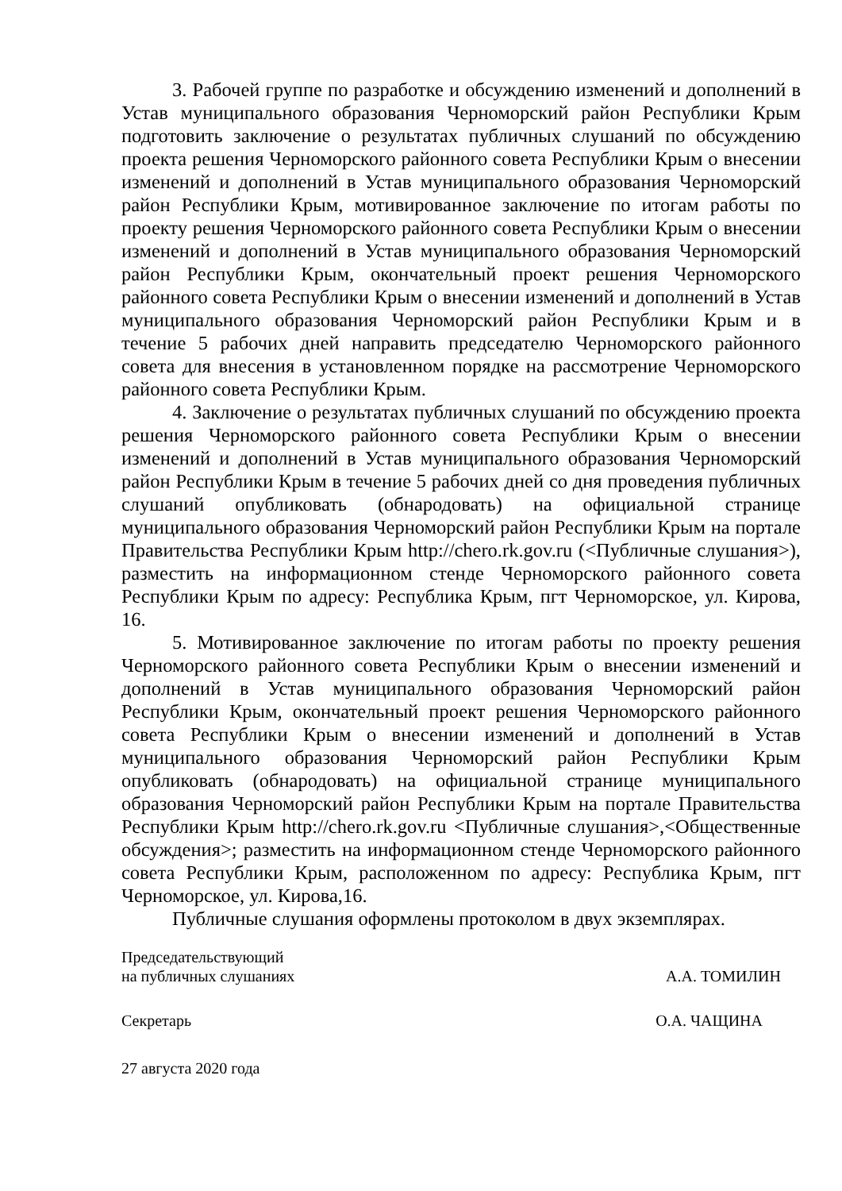3. Рабочей группе по разработке и обсуждению изменений и дополнений в Устав муниципального образования Черноморский район Республики Крым подготовить заключение о результатах публичных слушаний по обсуждению проекта решения Черноморского районного совета Республики Крым о внесении изменений и дополнений в Устав муниципального образования Черноморский район Республики Крым, мотивированное заключение по итогам работы по проекту решения Черноморского районного совета Республики Крым о внесении изменений и дополнений в Устав муниципального образования Черноморский район Республики Крым, окончательный проект решения Черноморского районного совета Республики Крым о внесении изменений и дополнений в Устав муниципального образования Черноморский район Республики Крым и в течение 5 рабочих дней направить председателю Черноморского районного совета для внесения в установленном порядке на рассмотрение Черноморского районного совета Республики Крым.
4. Заключение о результатах публичных слушаний по обсуждению проекта решения Черноморского районного совета Республики Крым о внесении изменений и дополнений в Устав муниципального образования Черноморский район Республики Крым в течение 5 рабочих дней со дня проведения публичных слушаний опубликовать (обнародовать) на официальной странице муниципального образования Черноморский район Республики Крым на портале Правительства Республики Крым http://chero.rk.gov.ru (<Публичные слушания>), разместить на информационном стенде Черноморского районного совета Республики Крым по адресу: Республика Крым, пгт Черноморское, ул. Кирова, 16.
5. Мотивированное заключение по итогам работы по проекту решения Черноморского районного совета Республики Крым о внесении изменений и дополнений в Устав муниципального образования Черноморский район Республики Крым, окончательный проект решения Черноморского районного совета Республики Крым о внесении изменений и дополнений в Устав муниципального образования Черноморский район Республики Крым опубликовать (обнародовать) на официальной странице муниципального образования Черноморский район Республики Крым на портале Правительства Республики Крым http://chero.rk.gov.ru <Публичные слушания>,<Общественные обсуждения>; разместить на информационном стенде Черноморского районного совета Республики Крым, расположенном по адресу: Республика Крым, пгт Черноморское, ул. Кирова,16.
Публичные слушания оформлены протоколом в двух экземплярах.
Председательствующий
на публичных слушаниях А.А. ТОМИЛИН
Секретарь О.А. ЧАЩИНА
27 августа 2020 года